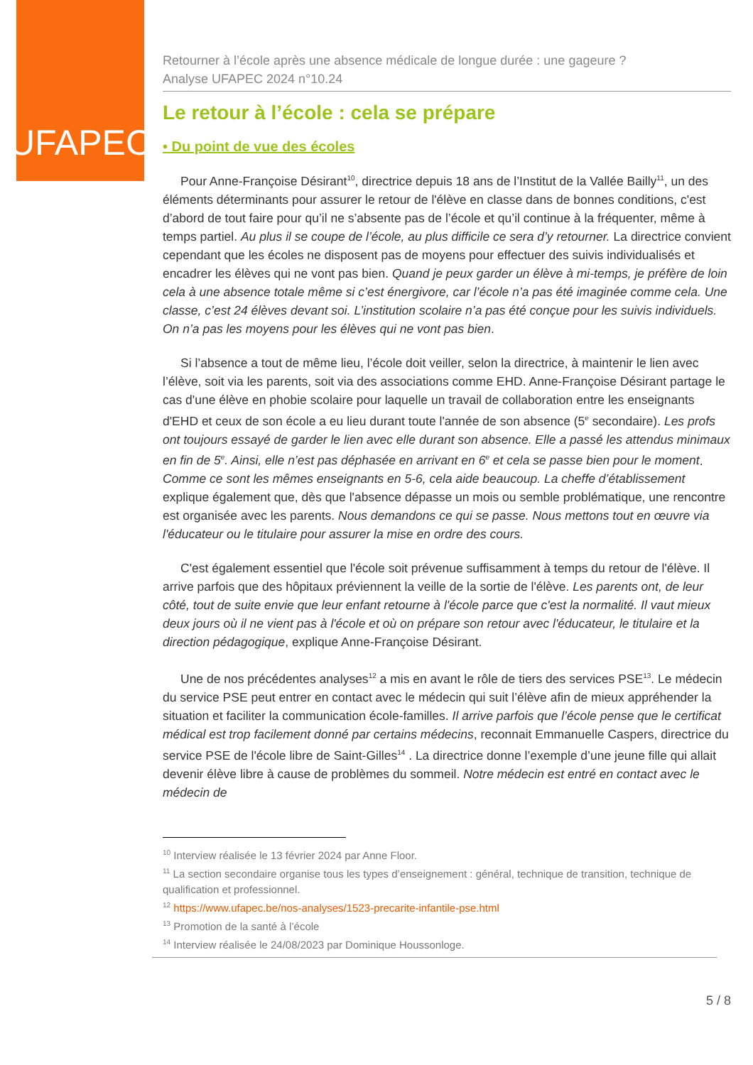UFAPEC
Retourner à l’école après une absence médicale de longue durée : une gageure ?
Analyse UFAPEC 2024 n°10.24
Le retour à l’école : cela se prépare
• Du point de vue des écoles
Pour Anne-Françoise Désirant<sup>10</sup>, directrice depuis 18 ans de l’Institut de la Vallée Bailly<sup>11</sup>, un des éléments déterminants pour assurer le retour de l'élève en classe dans de bonnes conditions, c'est d’abord de tout faire pour qu’il ne s’absente pas de l’école et qu’il continue à la fréquenter, même à temps partiel. Au plus il se coupe de l’école, au plus difficile ce sera d’y retourner. La directrice convient cependant que les écoles ne disposent pas de moyens pour effectuer des suivis individualisés et encadrer les élèves qui ne vont pas bien. Quand je peux garder un élève à mi-temps, je préfère de loin cela à une absence totale même si c’est énergivore, car l’école n’a pas été imaginée comme cela. Une classe, c’est 24 élèves devant soi. L’institution scolaire n’a pas été conçue pour les suivis individuels. On n’a pas les moyens pour les élèves qui ne vont pas bien.
Si l’absence a tout de même lieu, l’école doit veiller, selon la directrice, à maintenir le lien avec l’élève, soit via les parents, soit via des associations comme EHD. Anne-Françoise Désirant partage le cas d'une élève en phobie scolaire pour laquelle un travail de collaboration entre les enseignants d'EHD et ceux de son école a eu lieu durant toute l'année de son absence (5<sup>e</sup> secondaire). Les profs ont toujours essayé de garder le lien avec elle durant son absence. Elle a passé les attendus minimaux en fin de 5<sup>e</sup>. Ainsi, elle n’est pas déphasée en arrivant en 6<sup>e</sup> et cela se passe bien pour le moment. Comme ce sont les mêmes enseignants en 5-6, cela aide beaucoup. La cheffe d’établissement explique également que, dès que l'absence dépasse un mois ou semble problématique, une rencontre est organisée avec les parents. Nous demandons ce qui se passe. Nous mettons tout en œuvre via l'éducateur ou le titulaire pour assurer la mise en ordre des cours.
C'est également essentiel que l'école soit prévenue suffisamment à temps du retour de l'élève. Il arrive parfois que des hôpitaux préviennent la veille de la sortie de l'élève. Les parents ont, de leur côté, tout de suite envie que leur enfant retourne à l'école parce que c'est la normalité. Il vaut mieux deux jours où il ne vient pas à l'école et où on prépare son retour avec l'éducateur, le titulaire et la direction pédagogique, explique Anne-Françoise Désirant.
Une de nos précédentes analyses<sup>12</sup> a mis en avant le rôle de tiers des services PSE<sup>13</sup>. Le médecin du service PSE peut entrer en contact avec le médecin qui suit l’élève afin de mieux appréhender la situation et faciliter la communication école-familles. Il arrive parfois que l’école pense que le certificat médical est trop facilement donné par certains médecins, reconnait Emmanuelle Caspers, directrice du service PSE de l'école libre de Saint-Gilles<sup>14</sup> . La directrice donne l’exemple d’une jeune fille qui allait devenir élève libre à cause de problèmes du sommeil. Notre médecin est entré en contact avec le médecin de
<sup>10</sup> Interview réalisée le 13 février 2024 par Anne Floor.
<sup>11</sup> La section secondaire organise tous les types d’enseignement : général, technique de transition, technique de qualification et professionnel.
<sup>12</sup> https://www.ufapec.be/nos-analyses/1523-precarite-infantile-pse.html
<sup>13</sup> Promotion de la santé à l’école
<sup>14</sup> Interview réalisée le 24/08/2023 par Dominique Houssonloge.
5 / 8